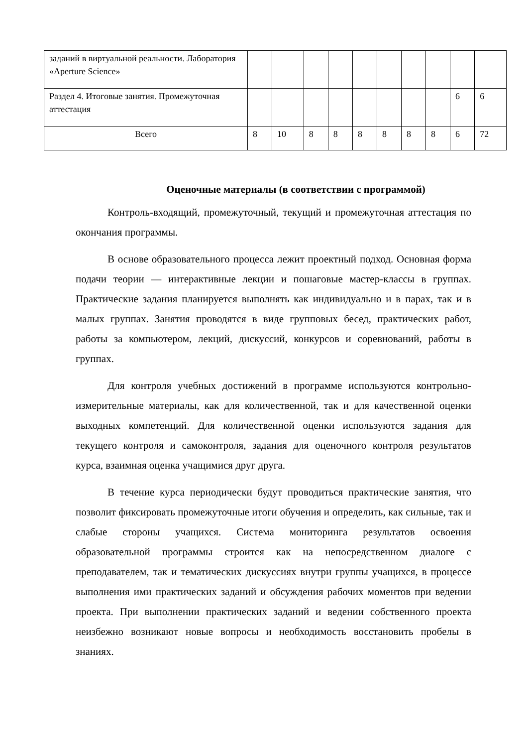| заданий в виртуальной реальности. Лаборатория «Aperture Science» | | | | | | | | | | |
| Раздел 4. Итоговые занятия. Промежуточная аттестация | | | | | | | | | 6 | 6 |
| Всего | 8 | 10 | 8 | 8 | 8 | 8 | 8 | 8 | 6 | 72 |
Оценочные материалы (в соответствии с программой)
Контроль-входящий, промежуточный, текущий и промежуточная аттестация по окончания программы.
В основе образовательного процесса лежит проектный подход. Основная форма подачи теории — интерактивные лекции и пошаговые мастер-классы в группах. Практические задания планируется выполнять как индивидуально и в парах, так и в малых группах. Занятия проводятся в виде групповых бесед, практических работ, работы за компьютером, лекций, дискуссий, конкурсов и соревнований, работы в группах.
Для контроля учебных достижений в программе используются контрольно-измерительные материалы, как для количественной, так и для качественной оценки выходных компетенций. Для количественной оценки используются задания для текущего контроля и самоконтроля, задания для оценочного контроля результатов курса, взаимная оценка учащимися друг друга.
В течение курса периодически будут проводиться практические занятия, что позволит фиксировать промежуточные итоги обучения и определить, как сильные, так и слабые стороны учащихся. Система мониторинга результатов освоения образовательной программы строится как на непосредственном диалоге с преподавателем, так и тематических дискуссиях внутри группы учащихся, в процессе выполнения ими практических заданий и обсуждения рабочих моментов при ведении проекта. При выполнении практических заданий и ведении собственного проекта неизбежно возникают новые вопросы и необходимость восстановить пробелы в знаниях.